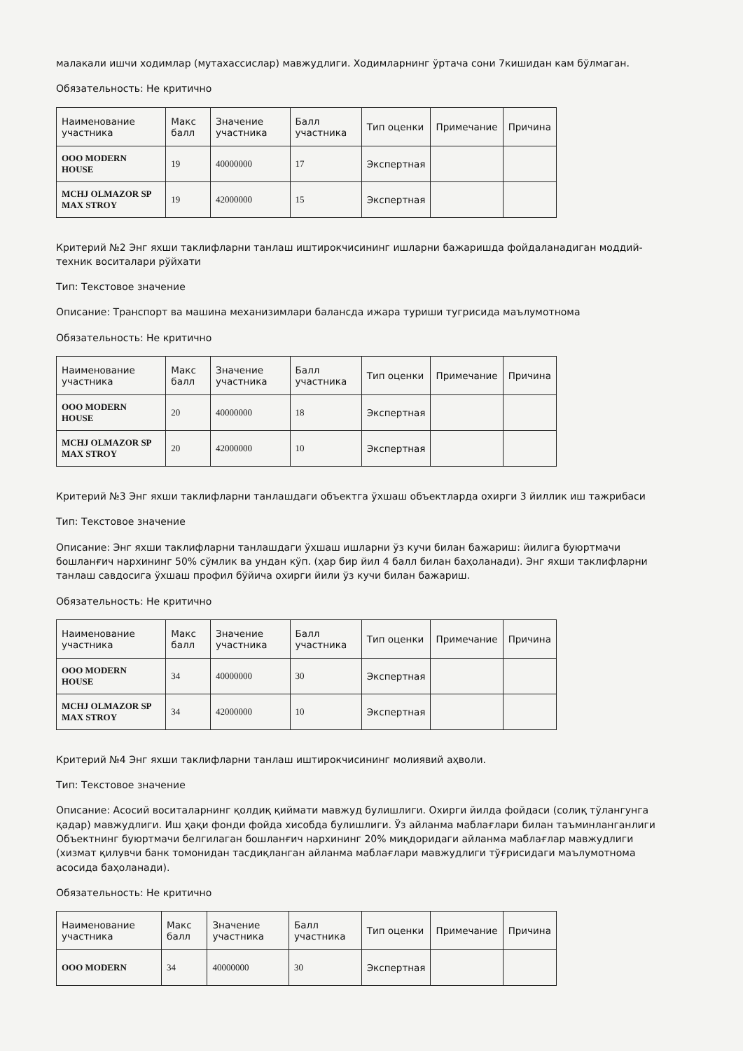малакали ишчи ходимлар (мутахассислар) мавжудлиги. Ходимларнинг ўртача сони 7кишидан кам бўлмаган.
Обязательность: Не критично
| Наименование участника | Макс балл | Значение участника | Балл участника | Тип оценки | Примечание | Причина |
| --- | --- | --- | --- | --- | --- | --- |
| ООО MODERN HOUSE | 19 | 40000000 | 17 | Экспертная | | |
| MCHJ OLMAZOR SP MAX STROY | 19 | 42000000 | 15 | Экспертная | | |
Критерий №2 Энг яхши таклифларни танлаш иштирокчисининг ишларни бажаришда фойдаланадиган моддий-техник воситалари рўйхати
Тип: Текстовое значение
Описание: Транспорт ва машина механизимлари балансда ижара туриши тугрисида маълумотнома
Обязательность: Не критично
| Наименование участника | Макс балл | Значение участника | Балл участника | Тип оценки | Примечание | Причина |
| --- | --- | --- | --- | --- | --- | --- |
| ООО MODERN HOUSE | 20 | 40000000 | 18 | Экспертная | | |
| MCHJ OLMAZOR SP MAX STROY | 20 | 42000000 | 10 | Экспертная | | |
Критерий №3 Энг яхши таклифларни танлашдаги объектга ўхшаш объектларда охирги 3 йиллик иш тажрибаси
Тип: Текстовое значение
Описание: Энг яхши таклифларни танлашдаги ўхшаш ишларни ўз кучи билан бажариш: йилига буюртмачи бошланғич нархининг 50% сўмлик ва ундан кўп. (ҳар бир йил 4 балл билан баҳоланади). Энг яхши таклифларни танлаш савдосига ўхшаш профил бўйича охирги йили ўз кучи билан бажариш.
Обязательность: Не критично
| Наименование участника | Макс балл | Значение участника | Балл участника | Тип оценки | Примечание | Причина |
| --- | --- | --- | --- | --- | --- | --- |
| ООО MODERN HOUSE | 34 | 40000000 | 30 | Экспертная | | |
| MCHJ OLMAZOR SP MAX STROY | 34 | 42000000 | 10 | Экспертная | | |
Критерий №4 Энг яхши таклифларни танлаш иштирокчисининг молиявий аҳволи.
Тип: Текстовое значение
Описание: Асосий воситаларнинг қолдиқ қиймати мавжуд булишлиги. Охирги йилда фойдаси (солиқ тўлангунга қадар) мавжудлиги. Иш ҳақи фонди фойда хисобда булишлиги. Ўз айланма маблағлари билан таъминланганлиги Объектнинг буюртмачи белгилаган бошланғич нархининг 20% миқдоридаги айланма маблағлар мавжудлиги (хизмат қилувчи банк томонидан тасдиқланган айланма маблағлари мавжудлиги тўғрисидаги маълумотнома асосида баҳоланади).
Обязательность: Не критично
| Наименование участника | Макс балл | Значение участника | Балл участника | Тип оценки | Примечание | Причина |
| --- | --- | --- | --- | --- | --- | --- |
| ООО MODERN | 34 | 40000000 | 30 | Экспертная | | |